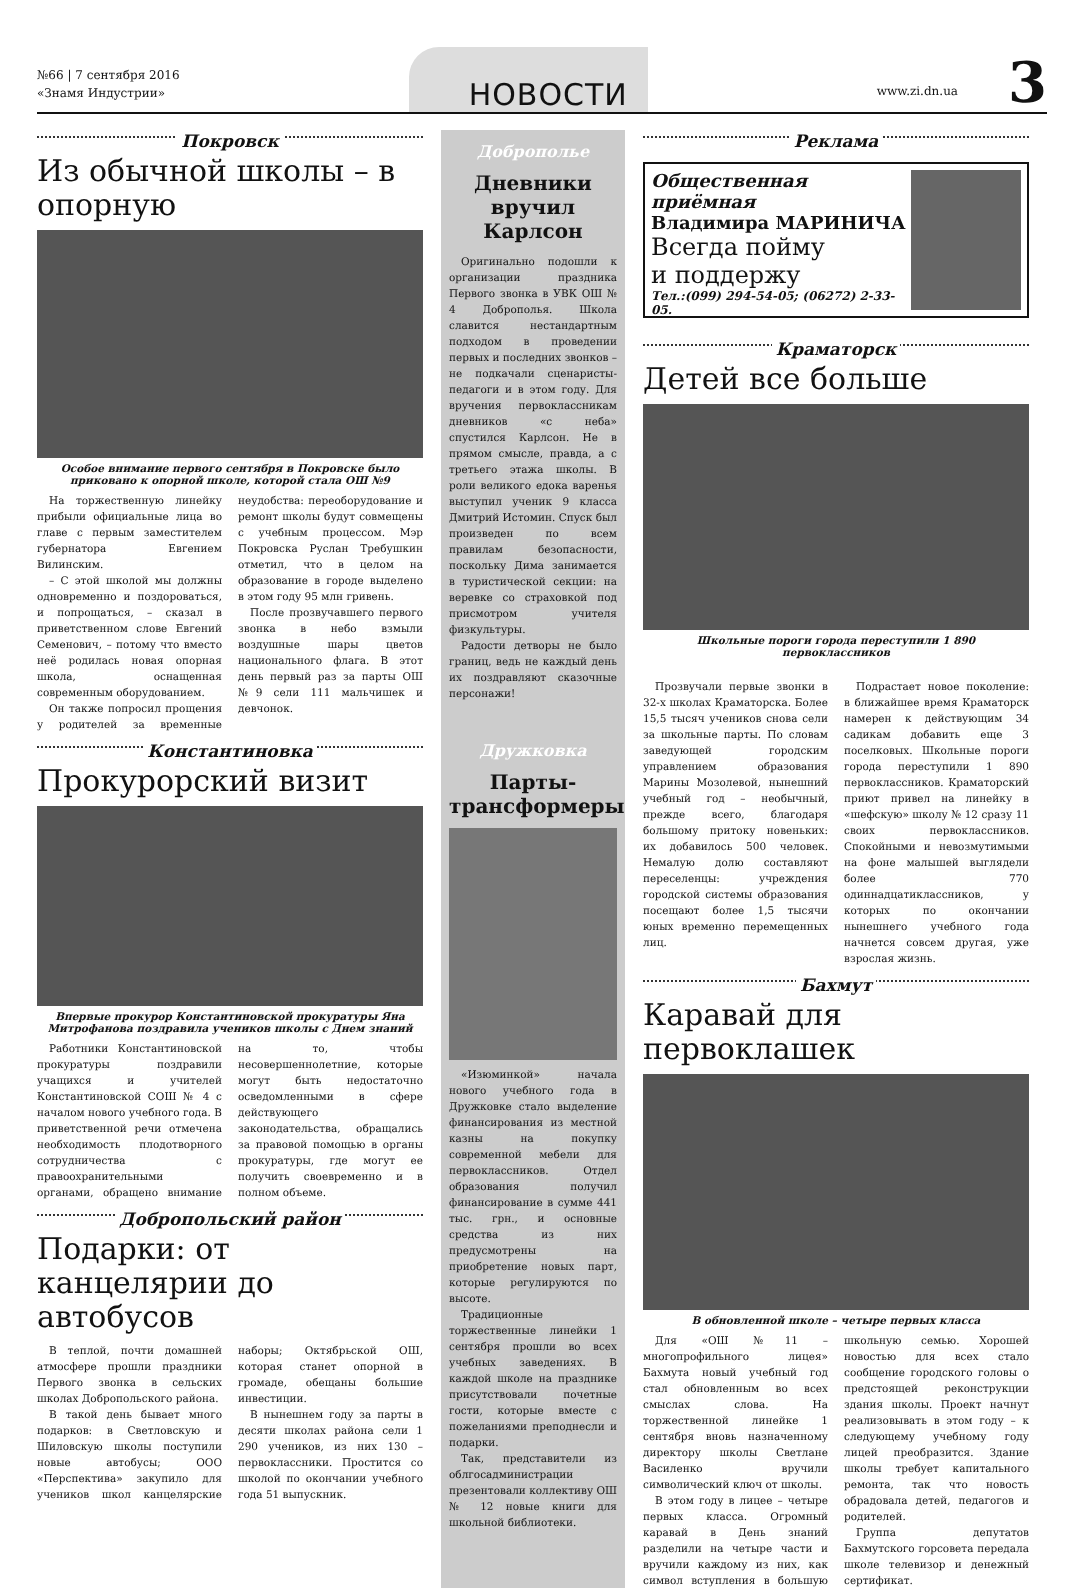№66 | 7 сентября 2016
«Знамя Индустрии»
НОВОСТИ
www.zi.dn.ua 3
Покровск
Из обычной школы – в опорную
Особое внимание первого сентября в Покровске было приковано к опорной школе, которой стала ОШ №9
На торжественную линейку прибыли официальные лица во главе с первым заместителем губернатора Евгением Вилинским.
– С этой школой мы должны одновременно и поздороваться, и попрощаться, – сказал в приветственном слове Евгений Семенович, – потому что вместо неё родилась новая опорная школа, оснащенная современным оборудованием.
Он также попросил прощения у родителей за временные неудобства: переоборудование и ремонт школы будут совмещены с учебным процессом. Мэр Покровска Руслан Требушкин отметил, что в целом на образование в городе выделено в этом году 95 млн гривень.
После прозвучавшего первого звонка в небо взмыли воздушные шары цветов национального флага. В этот день первый раз за парты ОШ №9 сели 111 мальчишек и девчонок.
Константиновка
Прокурорский визит
Впервые прокурор Константиновской прокуратуры Яна Митрофанова поздравила учеников школы с Днем знаний
Работники Константиновской прокуратуры поздравили учащихся и учителей Константиновской СОШ № 4 с началом нового учебного года. В приветственной речи отмечена необходимость плодотворного сотрудничества с правоохранительными органами, обращено внимание на то, чтобы несовершеннолетние, которые могут быть недостаточно осведомленными в сфере действующего законодательства, обращались за правовой помощью в органы прокуратуры, где могут ее получить своевременно и в полном объеме.
Добропольский район
Подарки: от канцелярии до автобусов
В теплой, почти домашней атмосфере прошли праздники Первого звонка в сельских школах Добропольского района.
В такой день бывает много подарков: в Светловскую и Шиловскую школы поступили новые автобусы; ООО «Перспектива» закупило для учеников школ канцелярские наборы; Октябрьской ОШ, которая станет опорной в громаде, обещаны большие инвестиции.
В нынешнем году за парты в десяти школах района сели 1 290 учеников, из них 130 – первоклассники. Простится со школой по окончании учебного года 51 выпускник.
Доброполье
Дневники вручил Карлсон
Оригинально подошли к организации праздника Первого звонка в УВК ОШ № 4 Доброполья. Школа славится нестандартным подходом в проведении первых и последних звонков – не подкачали сценаристы-педагоги и в этом году. Для вручения первоклассникам дневников «с неба» спустился Карлсон. Не в прямом смысле, правда, а с третьего этажа школы. В роли великого едока варенья выступил ученик 9 класса Дмитрий Истомин. Спуск был произведен по всем правилам безопасности, поскольку Дима занимается в туристической секции: на веревке со страховкой под присмотром учителя физкультуры.
Радости детворы не было границ, ведь не каждый день их поздравляют сказочные персонажи!
Дружковка
Парты-трансформеры
«Изюминкой» начала нового учебного года в Дружковке стало выделение финансирования из местной казны на покупку современной мебели для первоклассников. Отдел образования получил финансирование в сумме 441 тыс. грн., и основные средства из них предусмотрены на приобретение новых парт, которые регулируются по высоте.
Традиционные торжественные линейки 1 сентября прошли во всех учебных заведениях. В каждой школе на празднике присутствовали почетные гости, которые вместе с пожеланиями преподнесли и подарки.
Так, представители из облгосадминистрации презентовали коллективу ОШ № 12 новые книги для школьной библиотеки.
Реклама
Общественная приёмная
Владимира МАРИНИЧА
Всегда пойму
и поддержу
Тел.:(099) 294-54-05; (06272) 2-33-05.
Краматорск
Детей все больше
Школьные пороги города переступили 1 890 первоклассников
Прозвучали первые звонки в 32-х школах Краматорска. Более 15,5 тысяч учеников снова сели за школьные парты. По словам заведующей городским управлением образования Марины Мозолевой, нынешний учебный год – необычный, прежде всего, благодаря большому притоку новеньких: их добавилось 500 человек. Немалую долю составляют переселенцы: учреждения городской системы образования посещают более 1,5 тысячи юных временно перемещенных лиц.
Подрастает новое поколение: в ближайшее время Краматорск намерен к действующим 34 садикам добавить еще 3 поселковых. Школьные пороги города переступили 1 890 первоклассников. Краматорский приют привел на линейку в «шефскую» школу № 12 сразу 11 своих первоклассников. Спокойными и невозмутимыми на фоне малышей выглядели более 770 одиннадцатиклассников, у которых по окончании нынешнего учебного года начнется совсем другая, уже взрослая жизнь.
Бахмут
Каравай для первоклашек
В обновленной школе – четыре первых класса
Для «ОШ №11 – многопрофильного лицея» Бахмута новый учебный год стал обновленным во всех смыслах слова. На торжественной линейке 1 сентября вновь назначенному директору школы Светлане Василенко вручили символический ключ от школы.
В этом году в лицее – четыре первых класса. Огромный каравай в День знаний разделили на четыре части и вручили каждому из них, как символ вступления в большую школьную семью. Хорошей новостью для всех стало сообщение городского головы о предстоящей реконструкции здания школы. Проект начнут реализовывать в этом году – к следующему учебному году лицей преобразится. Здание школы требует капитального ремонта, так что новость обрадовала детей, педагогов и родителей.
Группа депутатов Бахмутского горсовета передала школе телевизор и денежный сертификат.